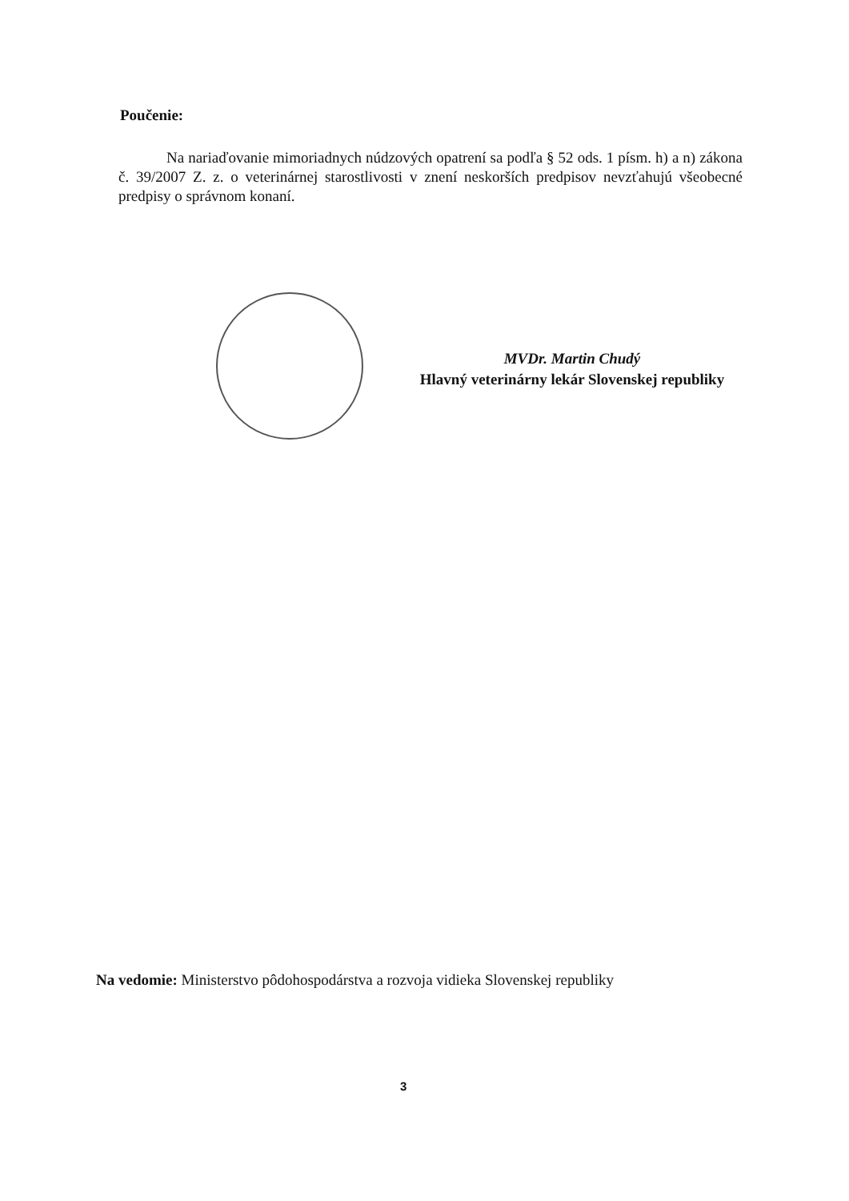Poučenie:
Na nariaďovanie mimoriadnych núdzových opatrení sa podľa § 52 ods. 1 písm. h) a n) zákona č. 39/2007 Z. z. o veterinárnej starostlivosti v znení neskorších predpisov nevzťahujú všeobecné predpisy o správnom konaní.
MVDr. Martin Chudý
Hlavný veterinárny lekár Slovenskej republiky
Na vedomie: Ministerstvo pôdohospodárstva a rozvoja vidieka Slovenskej republiky
3